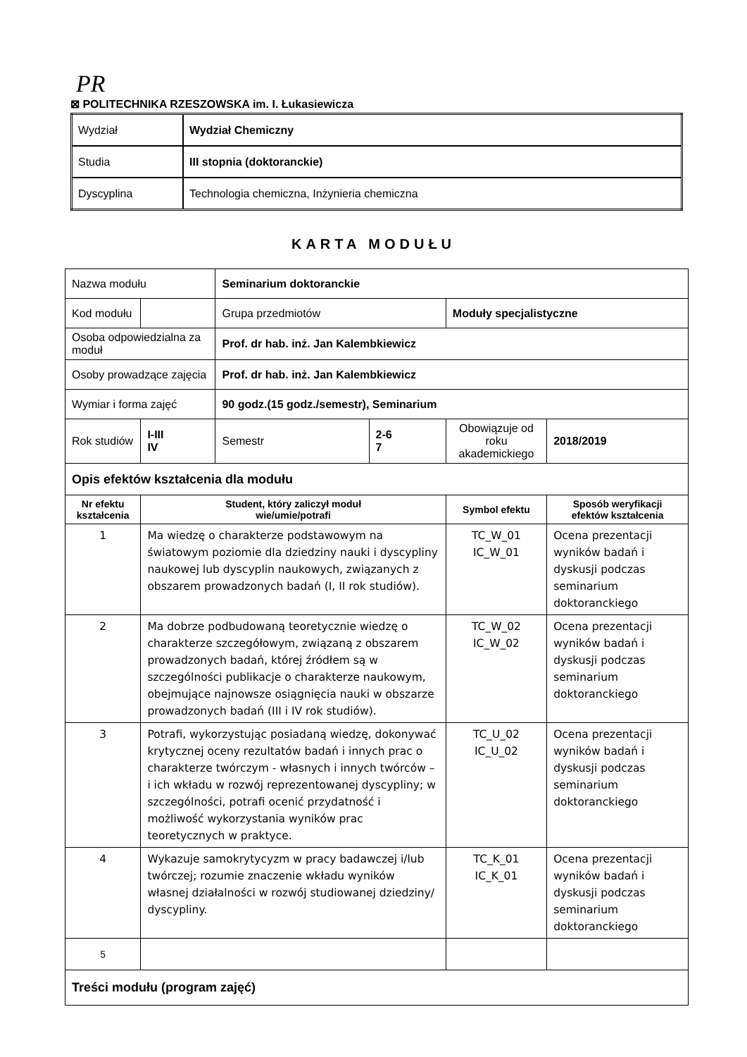PR
⊠ POLITECHNIKA RZESZOWSKA im. I. Łukasiewicza
| Wydział | Wydział Chemiczny |
| Studia | III stopnia (doktoranckie) |
| Dyscyplina | Technologia chemiczna, Inżynieria chemiczna |
KARTA MODUŁU
| Nazwa modułu | | | Seminarium doktoranckie | | | |
| Kod modułu | | | Grupa przedmiotów | | Moduły specjalistyczne | |
| Osoba odpowiedzialna za moduł | | | Prof. dr hab. inż. Jan Kalembkiewicz | | | |
| Osoby prowadzące zajęcia | | | Prof. dr hab. inż. Jan Kalembkiewicz | | | |
| Wymiar i forma zajęć | | | 90 godz.(15 godz./semestr), Seminarium | | | |
| Rok studiów | | I-III IV | Semestr | 2-6 7 | Obowiązuje od roku akademickiego | 2018/2019 |
| Opis efektów kształcenia dla modułu | | | | | | |
| Nr efektu kształcenia | Student, który zaliczył moduł wie/umie/potrafi | | | | Symbol efektu | Sposób weryfikacji efektów kształcenia |
| 1 | Ma wiedzę o charakterze podstawowym na światowym poziomie dla dziedziny nauki i dyscypliny naukowej lub dyscyplin naukowych, związanych z obszarem prowadzonych badań (I, II rok studiów). | | | | TC_W_01 IC_W_01 | Ocena prezentacji wyników badań i dyskusji podczas seminarium doktoranckiego |
| 2 | Ma dobrze podbudowaną teoretycznie wiedzę o charakterze szczegółowym, związaną z obszarem prowadzonych badań, której źródłem są w szczególności publikacje o charakterze naukowym, obejmujące najnowsze osiągnięcia nauki w obszarze prowadzonych badań (III i IV rok studiów). | | | | TC_W_02 IC_W_02 | Ocena prezentacji wyników badań i dyskusji podczas seminarium doktoranckiego |
| 3 | Potrafi, wykorzystując posiadaną wiedzę, dokonywać krytycznej oceny rezultatów badań i innych prac o charakterze twórczym - własnych i innych twórców – i ich wkładu w rozwój reprezentowanej dyscypliny; w szczególności, potrafi ocenić przydatność i możliwość wykorzystania wyników prac teoretycznych w praktyce. | | | | TC_U_02 IC_U_02 | Ocena prezentacji wyników badań i dyskusji podczas seminarium doktoranckiego |
| 4 | Wykazuje samokrytycyzm w pracy badawczej i/lub twórczej; rozumie znaczenie wkładu wyników własnej działalności w rozwój studiowanej dziedziny/ dyscypliny. | | | | TC_K_01 IC_K_01 | Ocena prezentacji wyników badań i dyskusji podczas seminarium doktoranckiego |
| 5 | | | | | | |
| Treści modułu (program zajęć) | | | | | | |